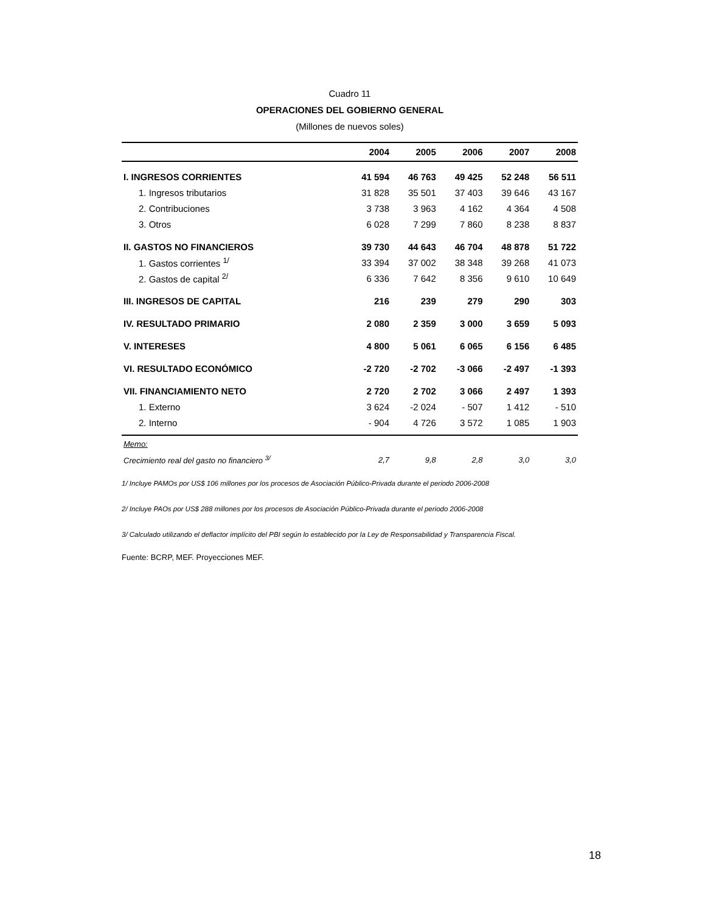Cuadro 11
OPERACIONES DEL GOBIERNO GENERAL
(Millones de nuevos soles)
| | 2004 | 2005 | 2006 | 2007 | 2008 |
| --- | --- | --- | --- | --- | --- |
| I. INGRESOS CORRIENTES | 41 594 | 46 763 | 49 425 | 52 248 | 56 511 |
| 1. Ingresos tributarios | 31 828 | 35 501 | 37 403 | 39 646 | 43 167 |
| 2. Contribuciones | 3 738 | 3 963 | 4 162 | 4 364 | 4 508 |
| 3. Otros | 6 028 | 7 299 | 7 860 | 8 238 | 8 837 |
| II. GASTOS NO FINANCIEROS | 39 730 | 44 643 | 46 704 | 48 878 | 51 722 |
| 1. Gastos corrientes <sup>1/</sup> | 33 394 | 37 002 | 38 348 | 39 268 | 41 073 |
| 2. Gastos de capital <sup>2/</sup> | 6 336 | 7 642 | 8 356 | 9 610 | 10 649 |
| III. INGRESOS DE CAPITAL | 216 | 239 | 279 | 290 | 303 |
| IV. RESULTADO PRIMARIO | 2 080 | 2 359 | 3 000 | 3 659 | 5 093 |
| V. INTERESES | 4 800 | 5 061 | 6 065 | 6 156 | 6 485 |
| VI. RESULTADO ECONÓMICO | -2 720 | -2 702 | -3 066 | -2 497 | -1 393 |
| VII. FINANCIAMIENTO NETO | 2 720 | 2 702 | 3 066 | 2 497 | 1 393 |
| 1. Externo | 3 624 | -2 024 | - 507 | 1 412 | - 510 |
| 2. Interno | - 904 | 4 726 | 3 572 | 1 085 | 1 903 |
| Memo: | | | | | |
| Crecimiento real del gasto no financiero <sup>3/</sup> | 2,7 | 9,8 | 2,8 | 3,0 | 3,0 |
1/ Incluye PAMOs por US$ 106 millones por los procesos de Asociación Público-Privada durante el periodo 2006-2008
2/ Incluye PAOs por US$ 288 millones por los procesos de Asociación Público-Privada durante el periodo 2006-2008
3/ Calculado utilizando el deflactor implícito del PBI según lo establecido por la Ley de Responsabilidad y Transparencia Fiscal.
Fuente: BCRP, MEF. Proyecciones MEF.
18